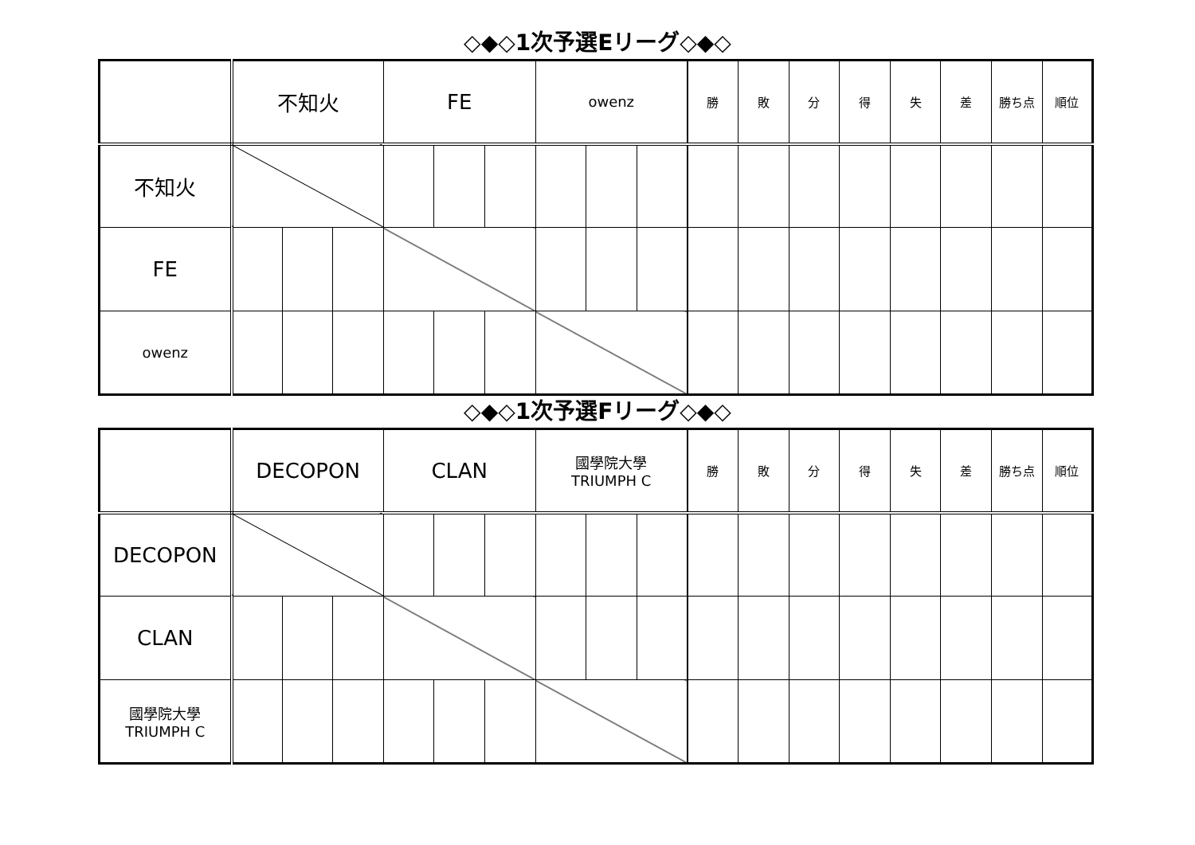◇◆◇1次予選Eリーグ◇◆◇
| | 不知火 | | | FE | | | owenz | | | 勝 | 敗 | 分 | 得 | 失 | 差 | 勝ち点 | 順位 |
| --- | --- | --- | --- | --- | --- | --- | --- | --- | --- | --- | --- | --- | --- | --- | --- | --- | --- |
| 不知火 | | | | | | | | | | | | | | | | | |
| FE | | | | | | | | | | | | | | | | | |
| owenz | | | | | | | | | | | | | | | | | |
◇◆◇1次予選Fリーグ◇◆◇
| | DECOPON | | | CLAN | | | 國學院大學 TRIUMPH C | | | 勝 | 敗 | 分 | 得 | 失 | 差 | 勝ち点 | 順位 |
| --- | --- | --- | --- | --- | --- | --- | --- | --- | --- | --- | --- | --- | --- | --- | --- | --- | --- |
| DECOPON | | | | | | | | | | | | | | | | | |
| CLAN | | | | | | | | | | | | | | | | | |
| 國學院大學 TRIUMPH C | | | | | | | | | | | | | | | | | |